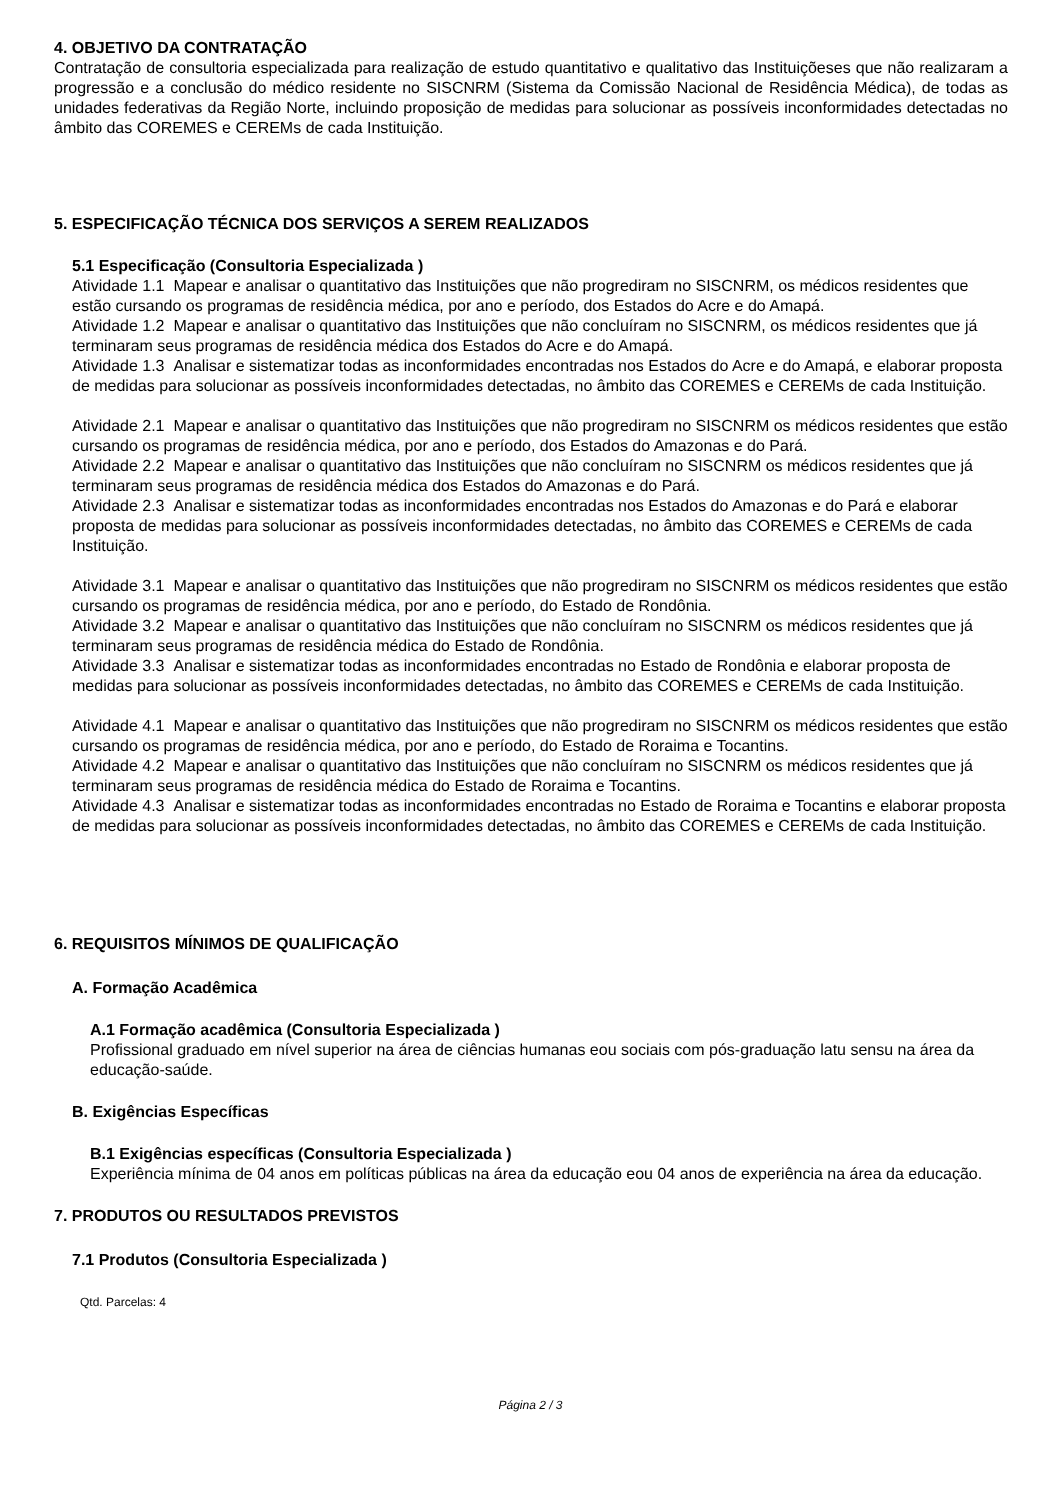4. OBJETIVO DA CONTRATAÇÃO
Contratação de consultoria especializada para realização de estudo quantitativo e qualitativo das Instituiçõeses que não realizaram a progressão e a conclusão do médico residente no SISCNRM (Sistema da Comissão Nacional de Residência Médica), de todas as unidades federativas da Região Norte, incluindo proposição de medidas para solucionar as possíveis inconformidades detectadas no âmbito das COREMES e CEREMs de cada Instituição.
5. ESPECIFICAÇÃO TÉCNICA DOS SERVIÇOS A SEREM REALIZADOS
5.1 Especificação (Consultoria Especializada )
Atividade 1.1 Mapear e analisar o quantitativo das Instituições que não progrediram no SISCNRM, os médicos residentes que estão cursando os programas de residência médica, por ano e período, dos Estados do Acre e do Amapá.
Atividade 1.2 Mapear e analisar o quantitativo das Instituições que não concluíram no SISCNRM, os médicos residentes que já terminaram seus programas de residência médica dos Estados do Acre e do Amapá.
Atividade 1.3 Analisar e sistematizar todas as inconformidades encontradas nos Estados do Acre e do Amapá, e elaborar proposta de medidas para solucionar as possíveis inconformidades detectadas, no âmbito das COREMES e CEREMs de cada Instituição.
Atividade 2.1 Mapear e analisar o quantitativo das Instituições que não progrediram no SISCNRM os médicos residentes que estão cursando os programas de residência médica, por ano e período, dos Estados do Amazonas e do Pará.
Atividade 2.2 Mapear e analisar o quantitativo das Instituições que não concluíram no SISCNRM os médicos residentes que já terminaram seus programas de residência médica dos Estados do Amazonas e do Pará.
Atividade 2.3 Analisar e sistematizar todas as inconformidades encontradas nos Estados do Amazonas e do Pará e elaborar proposta de medidas para solucionar as possíveis inconformidades detectadas, no âmbito das COREMES e CEREMs de cada Instituição.
Atividade 3.1 Mapear e analisar o quantitativo das Instituições que não progrediram no SISCNRM os médicos residentes que estão cursando os programas de residência médica, por ano e período, do Estado de Rondônia.
Atividade 3.2 Mapear e analisar o quantitativo das Instituições que não concluíram no SISCNRM os médicos residentes que já terminaram seus programas de residência médica do Estado de Rondônia.
Atividade 3.3 Analisar e sistematizar todas as inconformidades encontradas no Estado de Rondônia e elaborar proposta de medidas para solucionar as possíveis inconformidades detectadas, no âmbito das COREMES e CEREMs de cada Instituição.
Atividade 4.1 Mapear e analisar o quantitativo das Instituições que não progrediram no SISCNRM os médicos residentes que estão cursando os programas de residência médica, por ano e período, do Estado de Roraima e Tocantins.
Atividade 4.2 Mapear e analisar o quantitativo das Instituições que não concluíram no SISCNRM os médicos residentes que já terminaram seus programas de residência médica do Estado de Roraima e Tocantins.
Atividade 4.3 Analisar e sistematizar todas as inconformidades encontradas no Estado de Roraima e Tocantins e elaborar proposta de medidas para solucionar as possíveis inconformidades detectadas, no âmbito das COREMES e CEREMs de cada Instituição.
6. REQUISITOS MÍNIMOS DE QUALIFICAÇÃO
A. Formação Acadêmica
A.1 Formação acadêmica (Consultoria Especializada )
Profissional graduado em nível superior na área de ciências humanas eou sociais com pós-graduação latu sensu na área da educação-saúde.
B. Exigências Específicas
B.1 Exigências específicas (Consultoria Especializada )
Experiência mínima de 04 anos em políticas públicas na área da educação eou 04 anos de experiência na área da educação.
7. PRODUTOS OU RESULTADOS PREVISTOS
7.1 Produtos (Consultoria Especializada )
Qtd. Parcelas: 4
Página 2 / 3